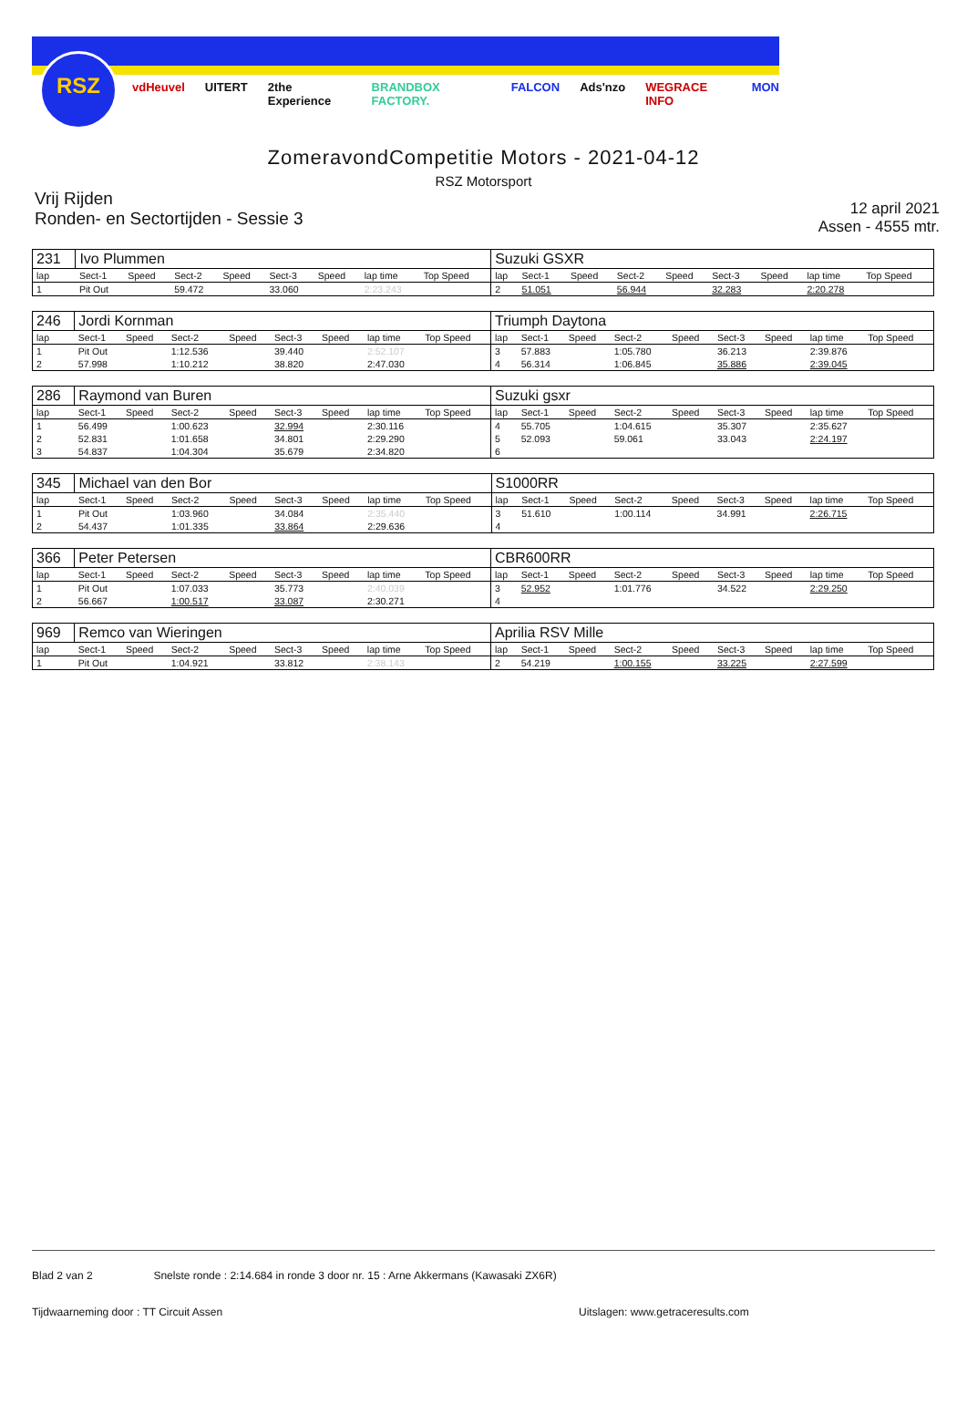RSZ
vdHeuvel UITERT 2the Experience BRANDBOX FACTORY. FALCON Ads'nzo WEGRACE INFO MON
ZomeravondCompetitie Motors - 2021-04-12
RSZ Motorsport
Vrij Rijden
Ronden- en Sectortijden - Sessie 3
12 april 2021
Assen - 4555 mtr.
| 231 | Ivo Plummen | | | | | | | | Suzuki GSXR | | | | | | | | |
| lap | Sect-1 | Speed | Sect-2 | Speed | Sect-3 | Speed | lap time | Top Speed | lap | Sect-1 | Speed | Sect-2 | Speed | Sect-3 | Speed | lap time | Top Speed |
| 1 | Pit Out | | 59.472 | | 33.060 | | 2:23.243 | | 2 | 51.051 | | 56.944 | | 32.283 | | 2:20.278 | |
| 246 | Jordi Kornman | | | | | | | | Triumph Daytona | | | | | | | | |
| lap | Sect-1 | Speed | Sect-2 | Speed | Sect-3 | Speed | lap time | Top Speed | lap | Sect-1 | Speed | Sect-2 | Speed | Sect-3 | Speed | lap time | Top Speed |
| 1 | Pit Out | | 1:12.536 | | 39.440 | | 2:52.107 | | 3 | 57.883 | | 1:05.780 | | 36.213 | | 2:39.876 | |
| 2 | 57.998 | | 1:10.212 | | 38.820 | | 2:47.030 | | 4 | 56.314 | | 1:06.845 | | 35.886 | | 2:39.045 | |
| 286 | Raymond van Buren | | | | | | | | Suzuki gsxr | | | | | | | | |
| lap | Sect-1 | Speed | Sect-2 | Speed | Sect-3 | Speed | lap time | Top Speed | lap | Sect-1 | Speed | Sect-2 | Speed | Sect-3 | Speed | lap time | Top Speed |
| 1 | 56.499 | | 1:00.623 | | 32.994 | | 2:30.116 | | 4 | 55.705 | | 1:04.615 | | 35.307 | | 2:35.627 | |
| 2 | 52.831 | | 1:01.658 | | 34.801 | | 2:29.290 | | 5 | 52.093 | | 59.061 | | 33.043 | | 2:24.197 | |
| 3 | 54.837 | | 1:04.304 | | 35.679 | | 2:34.820 | | 6 | | | | | | | | |
| 345 | Michael van den Bor | | | | | | | | S1000RR | | | | | | | | |
| lap | Sect-1 | Speed | Sect-2 | Speed | Sect-3 | Speed | lap time | Top Speed | lap | Sect-1 | Speed | Sect-2 | Speed | Sect-3 | Speed | lap time | Top Speed |
| 1 | Pit Out | | 1:03.960 | | 34.084 | | 2:35.440 | | 3 | 51.610 | | 1:00.114 | | 34.991 | | 2:26.715 | |
| 2 | 54.437 | | 1:01.335 | | 33.864 | | 2:29.636 | | 4 | | | | | | | | |
| 366 | Peter Petersen | | | | | | | | CBR600RR | | | | | | | | |
| lap | Sect-1 | Speed | Sect-2 | Speed | Sect-3 | Speed | lap time | Top Speed | lap | Sect-1 | Speed | Sect-2 | Speed | Sect-3 | Speed | lap time | Top Speed |
| 1 | Pit Out | | 1:07.033 | | 35.773 | | 2:40.039 | | 3 | 52.952 | | 1:01.776 | | 34.522 | | 2:29.250 | |
| 2 | 56.667 | | 1:00.517 | | 33.087 | | 2:30.271 | | 4 | | | | | | | | |
| 969 | Remco van Wieringen | | | | | | | | Aprilia RSV Mille | | | | | | | | |
| lap | Sect-1 | Speed | Sect-2 | Speed | Sect-3 | Speed | lap time | Top Speed | lap | Sect-1 | Speed | Sect-2 | Speed | Sect-3 | Speed | lap time | Top Speed |
| 1 | Pit Out | | 1:04.921 | | 33.812 | | 2:38.143 | | 2 | 54.219 | | 1:00.155 | | 33.225 | | 2:27.599 | |
Blad 2 van 2 Snelste ronde : 2:14.684 in ronde 3 door nr. 15 : Arne Akkermans (Kawasaki ZX6R)
Tijdwaarneming door : TT Circuit Assen Uitslagen: www.getraceresults.com